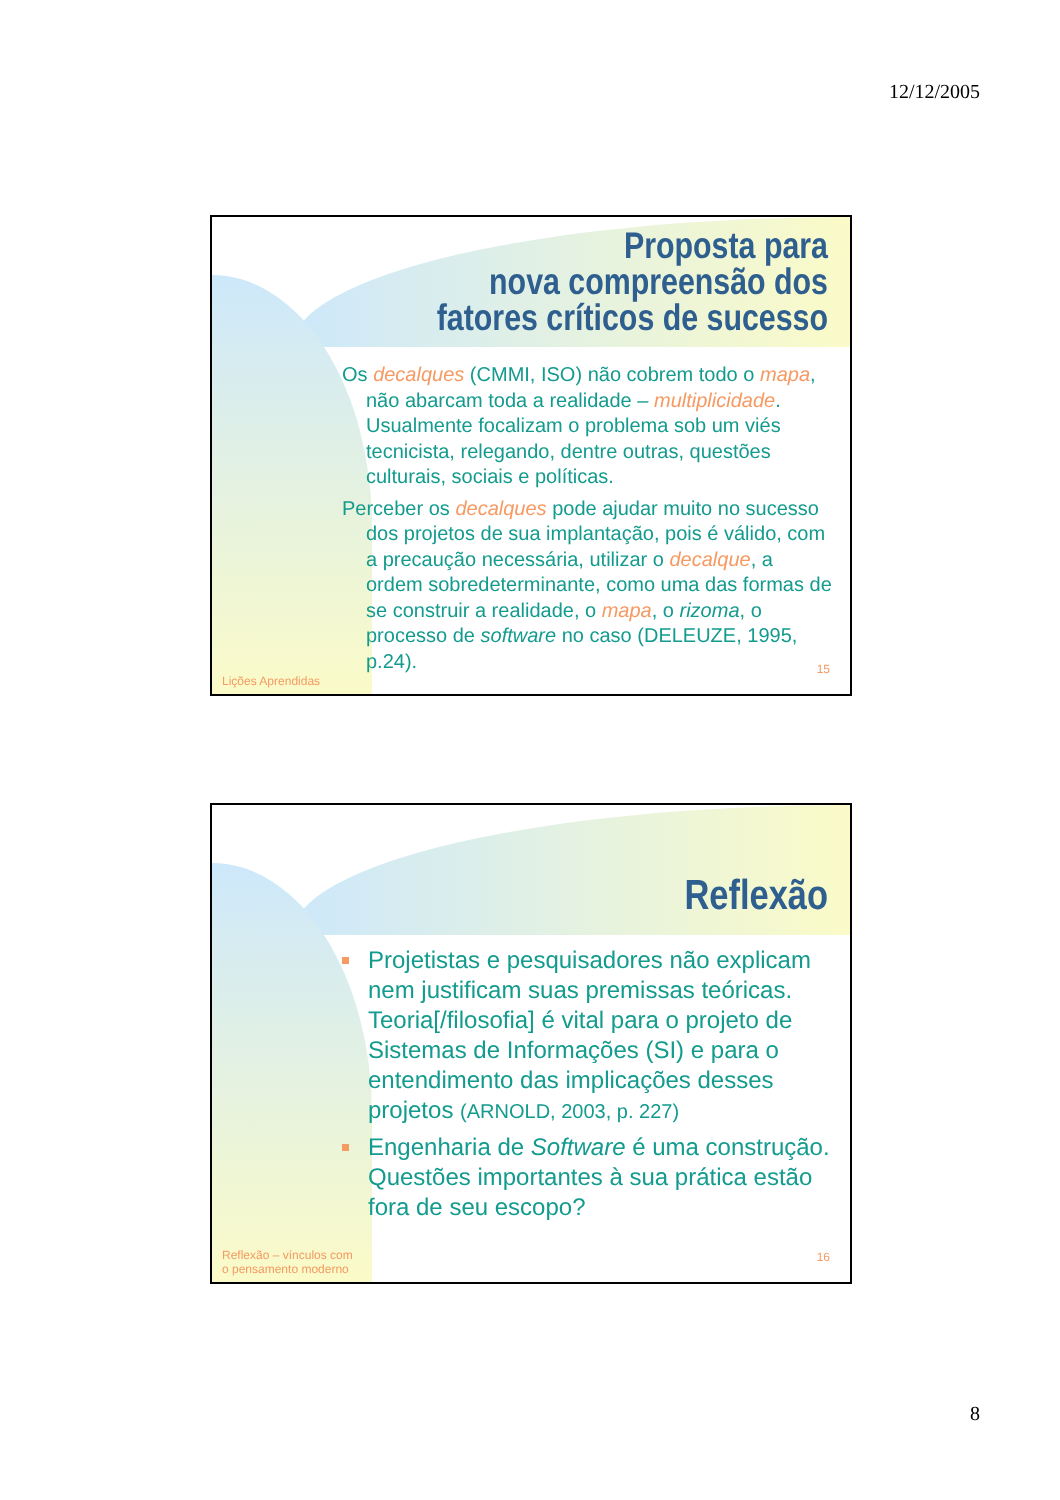12/12/2005
Proposta para
nova compreensão dos
fatores críticos de sucesso
Os decalques (CMMI, ISO) não cobrem todo o mapa, não abarcam toda a realidade – multiplicidade. Usualmente focalizam o problema sob um viés tecnicista, relegando, dentre outras, questões culturais, sociais e políticas.
Perceber os decalques pode ajudar muito no sucesso dos projetos de sua implantação, pois é válido, com a precaução necessária, utilizar o decalque, a ordem sobredeterminante, como uma das formas de se construir a realidade, o mapa, o rizoma, o processo de software no caso (DELEUZE, 1995, p.24).
15
Lições Aprendidas
Reflexão
Projetistas e pesquisadores não explicam nem justificam suas premissas teóricas. Teoria[/filosofia] é vital para o projeto de Sistemas de Informações (SI) e para o entendimento das implicações desses projetos (ARNOLD, 2003, p. 227)
Engenharia de Software é uma construção. Questões importantes à sua prática estão fora de seu escopo?
16
Reflexão – vínculos com
o pensamento moderno
8